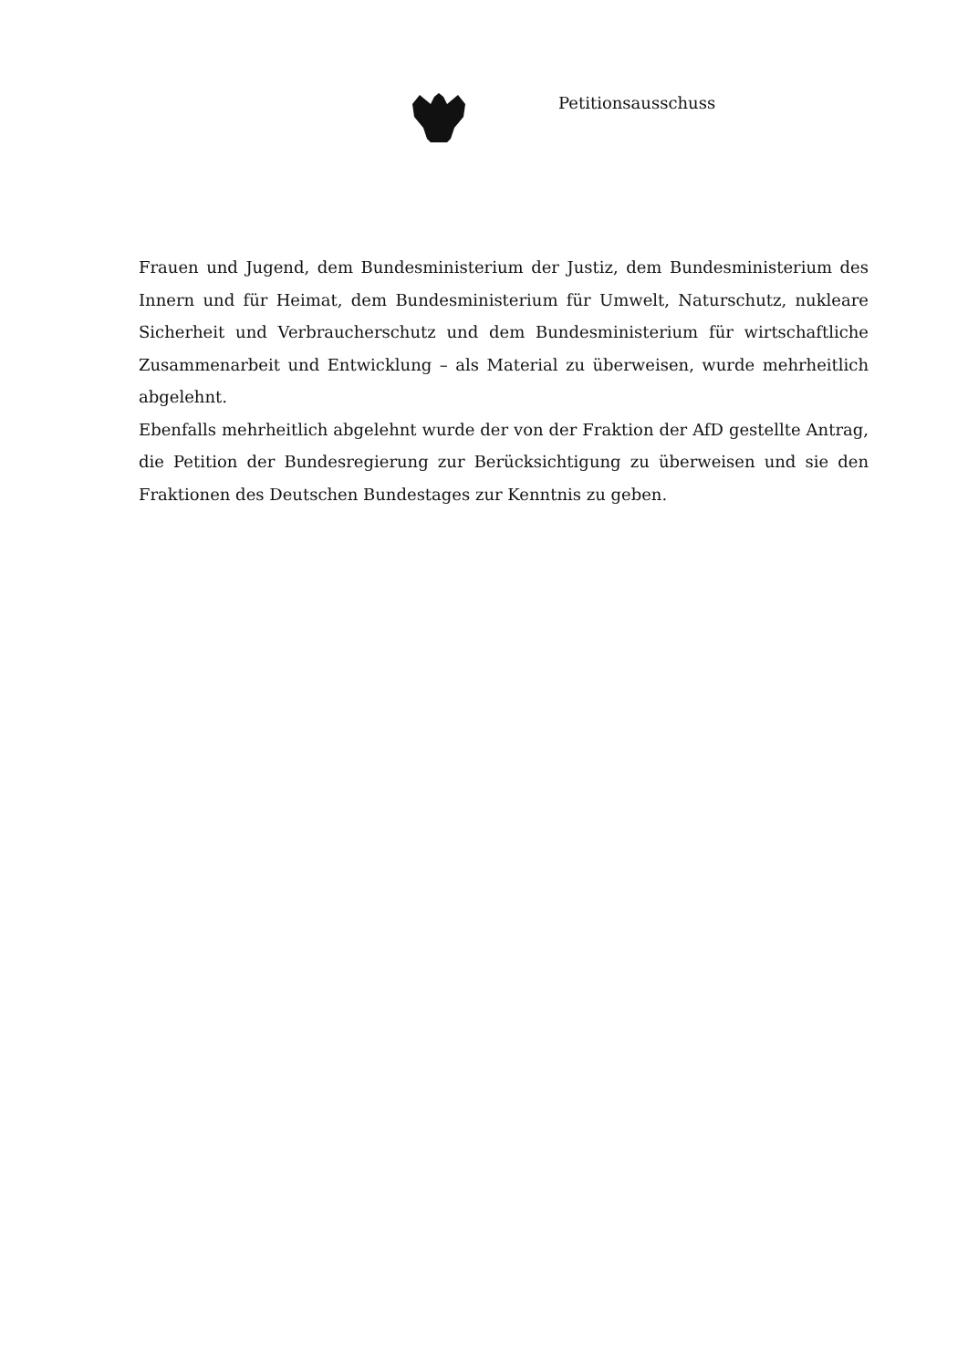Petitionsausschuss
Frauen und Jugend, dem Bundesministerium der Justiz, dem Bundesministerium des Innern und für Heimat, dem Bundesministerium für Umwelt, Naturschutz, nukleare Sicherheit und Verbraucherschutz und dem Bundesministerium für wirtschaftliche Zusammenarbeit und Entwicklung – als Material zu überweisen, wurde mehrheitlich abgelehnt.
Ebenfalls mehrheitlich abgelehnt wurde der von der Fraktion der AfD gestellte Antrag, die Petition der Bundesregierung zur Berücksichtigung zu überweisen und sie den Fraktionen des Deutschen Bundestages zur Kenntnis zu geben.